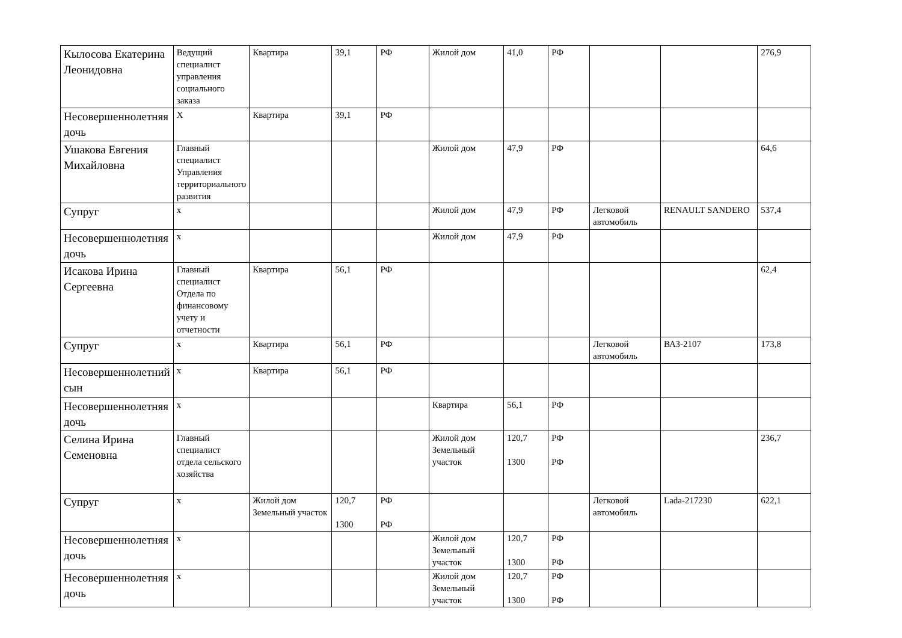| Кылосова Екатерина Леонидовна | Ведущий специалист управления социального заказа | Квартира | 39,1 | РФ | Жилой дом | 41,0 | РФ | | | 276,9 |
| Несовершеннолетняя дочь | Х | Квартира | 39,1 | РФ | | | | | | |
| Ушакова Евгения Михайловна | Главный специалист Управления территориального развития | | | | Жилой дом | 47,9 | РФ | | | 64,6 |
| Супруг | х | | | | Жилой дом | 47,9 | РФ | Легковой автомобиль | RENAULT SANDERO | 537,4 |
| Несовершеннолетняя дочь | х | | | | Жилой дом | 47,9 | РФ | | | |
| Исакова Ирина Сергеевна | Главный специалист Отдела по финансовому учету и отчетности | Квартира | 56,1 | РФ | | | | | | 62,4 |
| Супруг | х | Квартира | 56,1 | РФ | | | | Легковой автомобиль | ВАЗ-2107 | 173,8 |
| Несовершеннолетний сын | х | Квартира | 56,1 | РФ | | | | | | |
| Несовершеннолетняя дочь | х | | | | Квартира | 56,1 | РФ | | | |
| Селина Ирина Семеновна | Главный специалист отдела сельского хозяйства | | | | Жилой дом Земельный участок | 120,7 1300 | РФ РФ | | | 236,7 |
| Супруг | х | Жилой дом Земельный участок | 120,7 1300 | РФ РФ | | | | Легковой автомобиль | Lada-217230 | 622,1 |
| Несовершеннолетняя дочь | х | | | | Жилой дом Земельный участок | 120,7 1300 | РФ РФ | | | |
| Несовершеннолетняя дочь | х | | | | Жилой дом Земельный участок | 120,7 1300 | РФ РФ | | | |